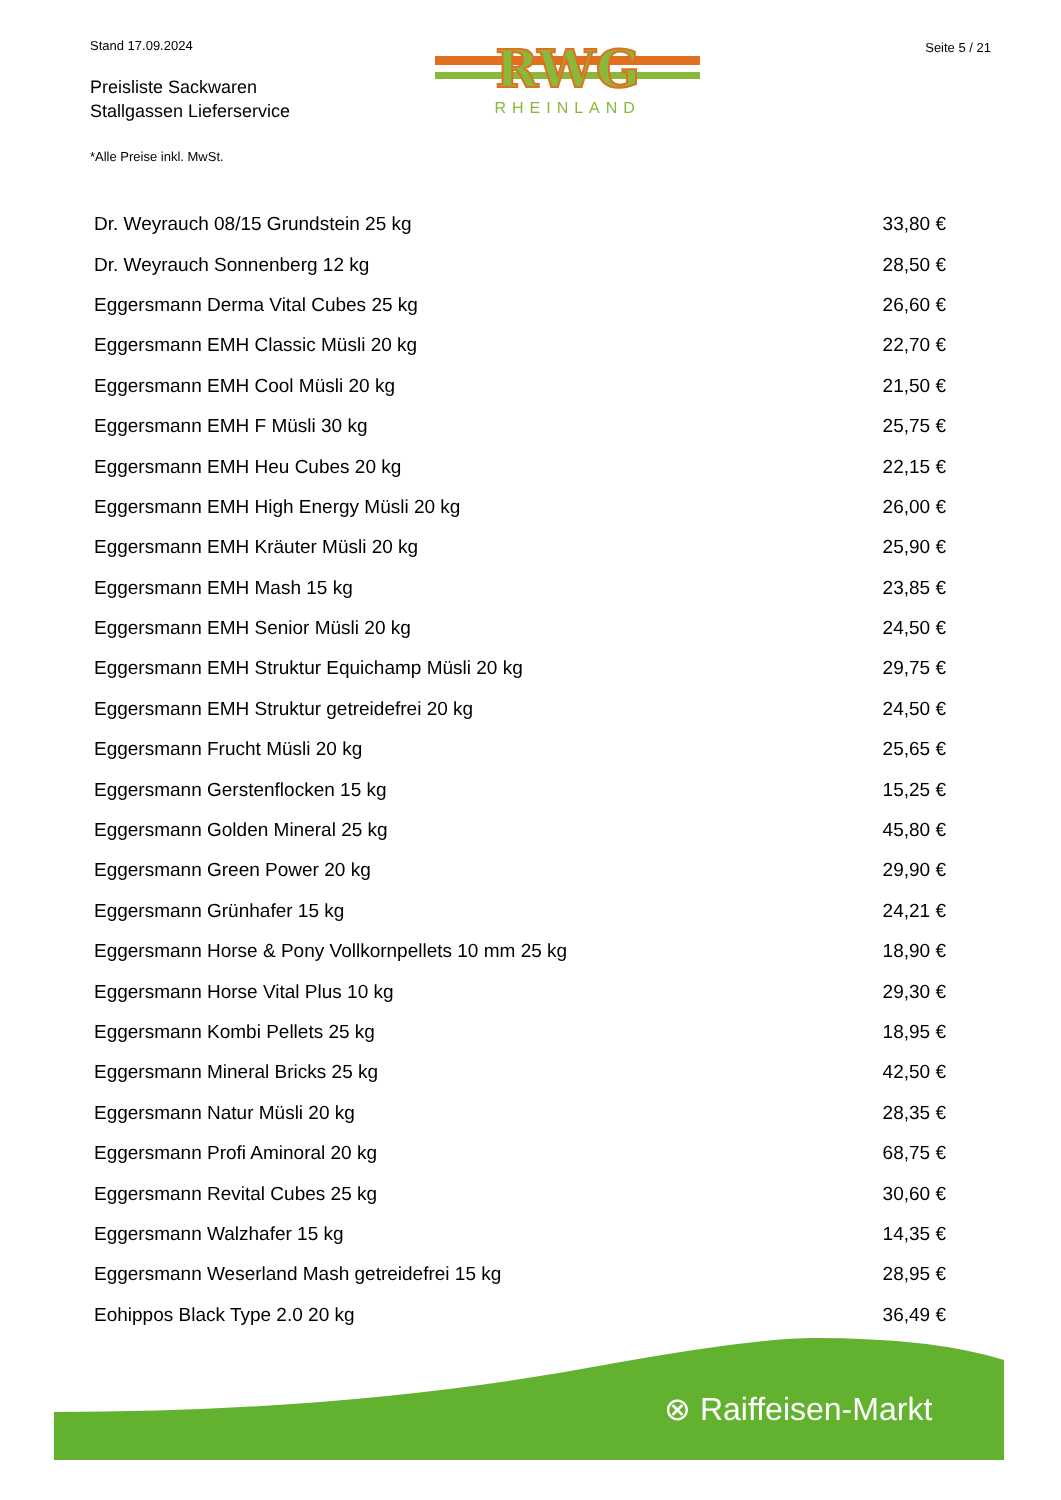Stand 17.09.2024
Preisliste Sackwaren
Stallgassen Lieferservice
RWG
RHEINLAND
Seite 5 / 21
*Alle Preise inkl. MwSt.
| Dr. Weyrauch 08/15 Grundstein 25 kg | 33,80 € |
| Dr. Weyrauch Sonnenberg 12 kg | 28,50 € |
| Eggersmann Derma Vital Cubes 25 kg | 26,60 € |
| Eggersmann EMH Classic Müsli 20 kg | 22,70 € |
| Eggersmann EMH Cool Müsli 20 kg | 21,50 € |
| Eggersmann EMH F Müsli 30 kg | 25,75 € |
| Eggersmann EMH Heu Cubes 20 kg | 22,15 € |
| Eggersmann EMH High Energy Müsli 20 kg | 26,00 € |
| Eggersmann EMH Kräuter Müsli 20 kg | 25,90 € |
| Eggersmann EMH Mash 15 kg | 23,85 € |
| Eggersmann EMH Senior Müsli 20 kg | 24,50 € |
| Eggersmann EMH Struktur Equichamp Müsli 20 kg | 29,75 € |
| Eggersmann EMH Struktur getreidefrei 20 kg | 24,50 € |
| Eggersmann Frucht Müsli 20 kg | 25,65 € |
| Eggersmann Gerstenflocken 15 kg | 15,25 € |
| Eggersmann Golden Mineral 25 kg | 45,80 € |
| Eggersmann Green Power 20 kg | 29,90 € |
| Eggersmann Grünhafer 15 kg | 24,21 € |
| Eggersmann Horse & Pony Vollkornpellets 10 mm 25 kg | 18,90 € |
| Eggersmann Horse Vital Plus 10 kg | 29,30 € |
| Eggersmann Kombi Pellets 25 kg | 18,95 € |
| Eggersmann Mineral Bricks 25 kg | 42,50 € |
| Eggersmann Natur Müsli 20 kg | 28,35 € |
| Eggersmann Profi Aminoral 20 kg | 68,75 € |
| Eggersmann Revital Cubes 25 kg | 30,60 € |
| Eggersmann Walzhafer 15 kg | 14,35 € |
| Eggersmann Weserland Mash getreidefrei 15 kg | 28,95 € |
| Eohippos Black Type 2.0 20 kg | 36,49 € |
⊗ Raiffeisen-Markt